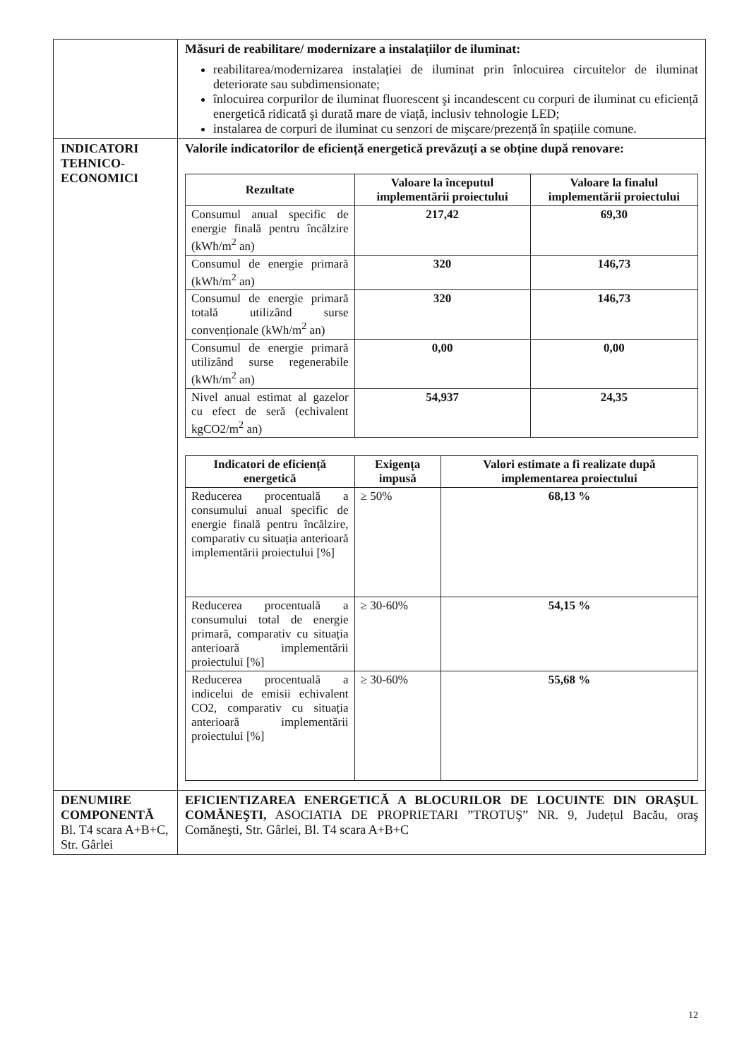| | Măsuri de reabilitare/ modernizare a instalațiilor de iluminat: reabilitarea/modernizarea instalației de iluminat prin înlocuirea circuitelor de iluminat deteriorate sau subdimensionate; înlocuirea corpurilor de iluminat fluorescent şi incandescent cu corpuri de iluminat cu eficiență energetică ridicată şi durată mare de viață, inclusiv tehnologie LED; instalarea de corpuri de iluminat cu senzori de mişcare/prezență în spațiile comune. |
| INDICATORI TEHNICO-ECONOMICI | Valorile indicatorilor de eficiență energetică prevăzuți a se obține după renovare: / Rezultate / Valoare la începutul implementării proiectului / Valoare la finalul implementării proiectului / / --- / --- / --- / / Consumul anual specific de energie finală pentru încălzire (kWh/m<sup>2</sup> an) / 217,42 / 69,30 / / Consumul de energie primară (kWh/m<sup>2</sup> an) / 320 / 146,73 / / Consumul de energie primară totală utilizând surse convenționale (kWh/m<sup>2</sup> an) / 320 / 146,73 / / Consumul de energie primară utilizând surse regenerabile (kWh/m<sup>2</sup> an) / 0,00 / 0,00 / / Nivel anual estimat al gazelor cu efect de seră (echivalent kgCO2/m<sup>2</sup> an) / 54,937 / 24,35 / / Indicatori de eficiență energetică / Exigența impusă / Valori estimate a fi realizate după implementarea proiectului / / --- / --- / --- / / Reducerea procentuală a consumului anual specific de energie finală pentru încălzire, comparativ cu situația anterioară implementării proiectului [%] / ≥ 50% / 68,13 % / / Reducerea procentuală a consumului total de energie primară, comparativ cu situația anterioară implementării proiectului [%] / ≥ 30-60% / 54,15 % / / Reducerea procentuală a indicelui de emisii echivalent CO2, comparativ cu situația anterioară implementării proiectului [%] / ≥ 30-60% / 55,68 % / |
| DENUMIRE COMPONENTĂ Bl. T4 scara A+B+C, Str. Gârlei | EFICIENTIZAREA ENERGETICĂ A BLOCURILOR DE LOCUINTE DIN ORAŞUL COMĂNEŞTI, ASOCIATIA DE PROPRIETARI ”TROTUŞ” NR. 9, Județul Bacău, oraş Comăneşti, Str. Gârlei, Bl. T4 scara A+B+C |
12